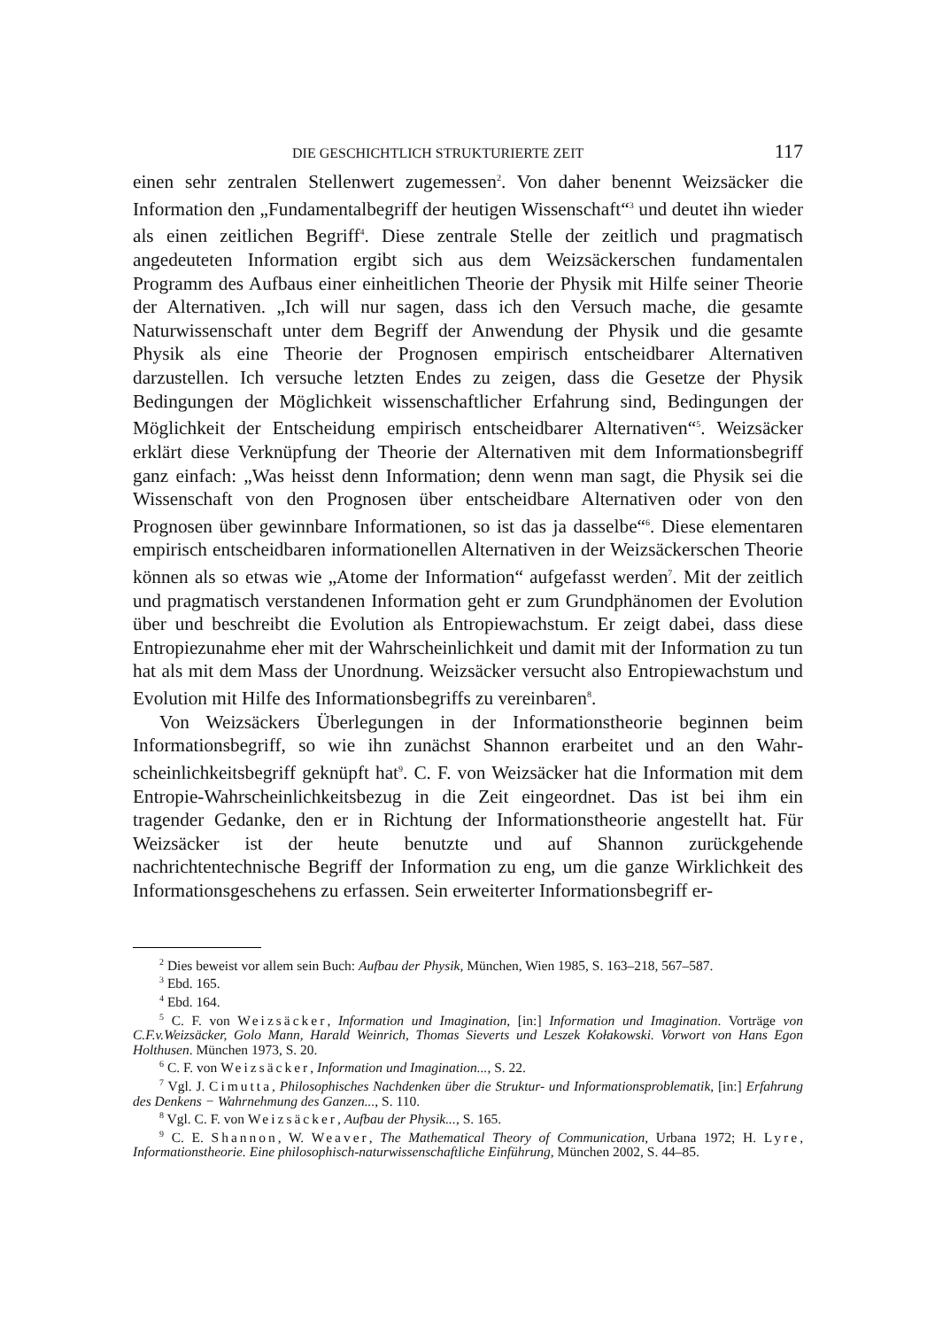DIE GESCHICHTLICH STRUKTURIERTE ZEIT 117
einen sehr zentralen Stellenwert zugemessen<sup>2</sup>. Von daher benennt Weizsäcker die Information den „Fundamentalbegriff der heutigen Wissenschaft“<sup>3</sup> und deutet ihn wieder als einen zeitlichen Begriff<sup>4</sup>. Diese zentrale Stelle der zeitlich und prag­matisch angedeuteten Information ergibt sich aus dem Weizsäckerschen funda­mentalen Programm des Aufbaus einer einheitlichen Theorie der Physik mit Hilfe seiner Theorie der Alternativen. „Ich will nur sagen, dass ich den Versuch ma­che, die gesamte Naturwissenschaft unter dem Begriff der Anwendung der Physik und die gesamte Physik als eine Theorie der Prognosen empirisch entscheid­barer Alternativen darzustellen. Ich versuche letzten Endes zu zeigen, dass die Gesetze der Physik Bedingungen der Möglichkeit wissenschaftlicher Erfahrung sind, Bedingungen der Möglichkeit der Entscheidung empirisch entscheidbarer Alternativen“<sup>5</sup>. Weizsäcker erklärt diese Verknüpfung der Theorie der Alternativen mit dem Informationsbegriff ganz einfach: „Was heisst denn Information; denn wenn man sagt, die Physik sei die Wissenschaft von den Prognosen über entscheid­bare Alternativen oder von den Prognosen über gewinnbare Informationen, so ist das ja dasselbe“<sup>6</sup>. Diese elementaren empirisch entscheidbaren informationellen Alternativen in der Weizsäckerschen Theorie können als so etwas wie „Atome der Information“ aufgefasst werden<sup>7</sup>. Mit der zeitlich und pragmatisch verstandenen Information geht er zum Grundphänomen der Evolution über und beschreibt die Evolution als Entropiewachstum. Er zeigt dabei, dass diese Entropiezunahme eher mit der Wahrscheinlichkeit und damit mit der Information zu tun hat als mit dem Mass der Unordnung. Weizsäcker versucht also Entropiewachstum und Evolution mit Hilfe des Informationsbegriffs zu vereinbaren<sup>8</sup>.
Von Weizsäckers Überlegungen in der Informationstheorie beginnen beim Informationsbegriff, so wie ihn zunächst Shannon erarbeitet und an den Wahr­scheinlichkeitsbegriff geknüpft hat<sup>9</sup>. C. F. von Weizsäcker hat die Information mit dem Entropie-Wahrscheinlichkeitsbezug in die Zeit eingeordnet. Das ist bei ihm ein tragender Gedanke, den er in Richtung der Informationstheorie ange­stellt hat. Für Weizsäcker ist der heute benutzte und auf Shannon zurückgehende nachrichtentechnische Begriff der Information zu eng, um die ganze Wirklichkeit des Informationsgeschehens zu erfassen. Sein erweiterter Informationsbegriff er-
<sup>2</sup> Dies beweist vor allem sein Buch: Aufbau der Physik, München, Wien 1985, S. 163–218, 567–587.
<sup>3</sup> Ebd. 165.
<sup>4</sup> Ebd. 164.
<sup>5</sup> C. F. von Weizsäcker, Information und Imagination, [in:] Information und Imagination. Vorträge von C.F.v.Weizsäcker, Golo Mann, Harald Weinrich, Thomas Sieverts und Leszek Kołakowski. Vorwort von Hans Egon Holthusen. München 1973, S. 20.
<sup>6</sup> C. F. von Weizsäcker, Information und Imagination..., S. 22.
<sup>7</sup> Vgl. J. Cimutta, Philosophisches Nachdenken über die Struktur- und Informationsproblematik, [in:] Erfahrung des Denkens − Wahrnehmung des Ganzen..., S. 110.
<sup>8</sup> Vgl. C. F. von Weizsäcker, Aufbau der Physik..., S. 165.
<sup>9</sup> C. E. Shannon, W. Weaver, The Mathematical Theory of Communication, Urbana 1972; H. Lyre, Informationstheorie. Eine philosophisch-naturwissenschaftliche Einführung, München 2002, S. 44–85.